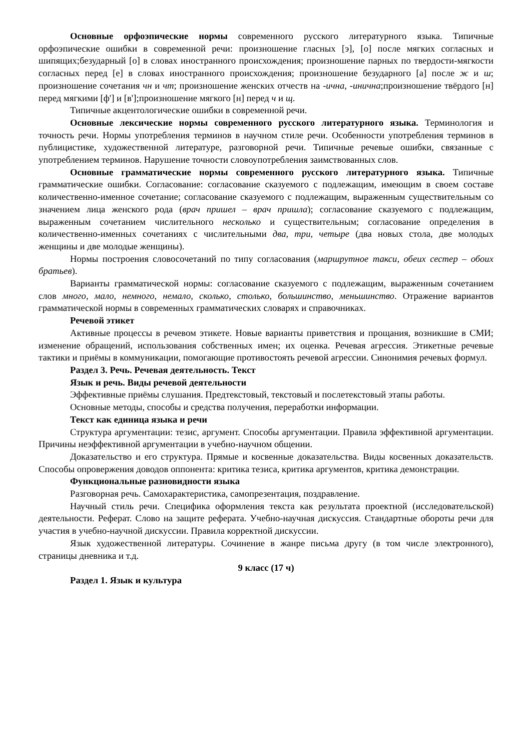Основные орфоэпические нормы современного русского литературного языка. Типичные орфоэпические ошибки в современной речи: произношение гласных [э], [о] после мягких согласных и шипящих;безударный [о] в словах иностранного происхождения; произношение парных по твердости-мягкости согласных перед [е] в словах иностранного происхождения; произношение безударного [а] после ж и ш; произношение сочетания чн и чт; произношение женских отчеств на -ична, -инична;произношение твёрдого [н] перед мягкими [ф'] и [в'];произношение мягкого [н] перед ч и щ.
Типичные акцентологические ошибки в современной речи.
Основные лексические нормы современного русского литературного языка. Терминология и точность речи. Нормы употребления терминов в научном стиле речи. Особенности употребления терминов в публицистике, художественной литературе, разговорной речи. Типичные речевые ошибки, связанные с употреблением терминов. Нарушение точности словоупотребления заимствованных слов.
Основные грамматические нормы современного русского литературного языка. Типичные грамматические ошибки. Согласование: согласование сказуемого с подлежащим, имеющим в своем составе количественно-именное сочетание; согласование сказуемого с подлежащим, выраженным существительным со значением лица женского рода (врач пришел – врач пришла); согласование сказуемого с подлежащим, выраженным сочетанием числительного несколько и существительным; согласование определения в количественно-именных сочетаниях с числительными два, три, четыре (два новых стола, две молодых женщины и две молодые женщины).
Нормы построения словосочетаний по типу согласования (маршрутное такси, обеих сестер – обоих братьев).
Варианты грамматической нормы: согласование сказуемого с подлежащим, выраженным сочетанием слов много, мало, немного, немало, сколько, столько, большинство, меньшинство. Отражение вариантов грамматической нормы в современных грамматических словарях и справочниках.
Речевой этикет
Активные процессы в речевом этикете. Новые варианты приветствия и прощания, возникшие в СМИ; изменение обращений, использования собственных имен; их оценка. Речевая агрессия. Этикетные речевые тактики и приёмы в коммуникации, помогающие противостоять речевой агрессии. Синонимия речевых формул.
Раздел 3. Речь. Речевая деятельность. Текст
Язык и речь. Виды речевой деятельности
Эффективные приёмы слушания. Предтекстовый, текстовый и послетекстовый этапы работы.
Основные методы, способы и средства получения, переработки информации.
Текст как единица языка и речи
Структура аргументации: тезис, аргумент. Способы аргументации. Правила эффективной аргументации. Причины неэффективной аргументации в учебно-научном общении.
Доказательство и его структура. Прямые и косвенные доказательства. Виды косвенных доказательств. Способы опровержения доводов оппонента: критика тезиса, критика аргументов, критика демонстрации.
Функциональные разновидности языка
Разговорная речь. Самохарактеристика, самопрезентация, поздравление.
Научный стиль речи. Специфика оформления текста как результата проектной (исследовательской) деятельности. Реферат. Слово на защите реферата. Учебно-научная дискуссия. Стандартные обороты речи для участия в учебно-научной дискуссии. Правила корректной дискуссии.
Язык художественной литературы. Сочинение в жанре письма другу (в том числе электронного), страницы дневника и т.д.
9 класс (17 ч)
Раздел 1. Язык и культура